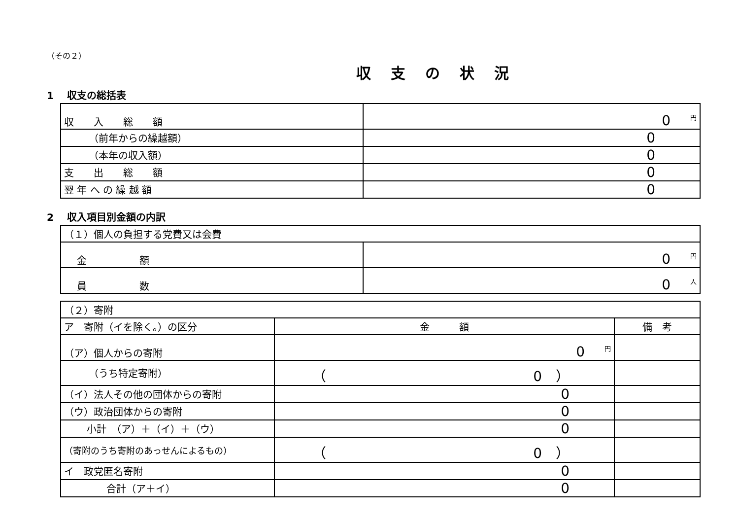（その２）
収支の状況
1　 収支の総括表
| 収 入 総 額 | 0 円 |
| （前年からの繰越額） | 0 |
| （本年の収入額） | 0 |
| 支 出 総 額 | 0 |
| 翌 年 へ の 繰 越 額 | 0 |
2　 収入項目別金額の内訳
| （１）個人の負担する党費又は会費 | |
| 金 額 | 0 円 |
| 員 数 | 0 人 |
| （２）寄附 | | |
| ア 寄附（イを除く。）の区分 | 金 額 | 備 考 |
| （ア）個人からの寄附 | 0 円 | |
| （うち特定寄附） | （ 0 ） | |
| （イ）法人その他の団体からの寄附 | 0 | |
| （ウ）政治団体からの寄附 | 0 | |
| 小計 （ア）＋（イ）＋（ウ） | 0 | |
| （寄附のうち寄附のあっせんによるもの） | （ 0 ） | |
| イ 政党匿名寄附 | 0 | |
| 合計（ア＋イ） | 0 | |